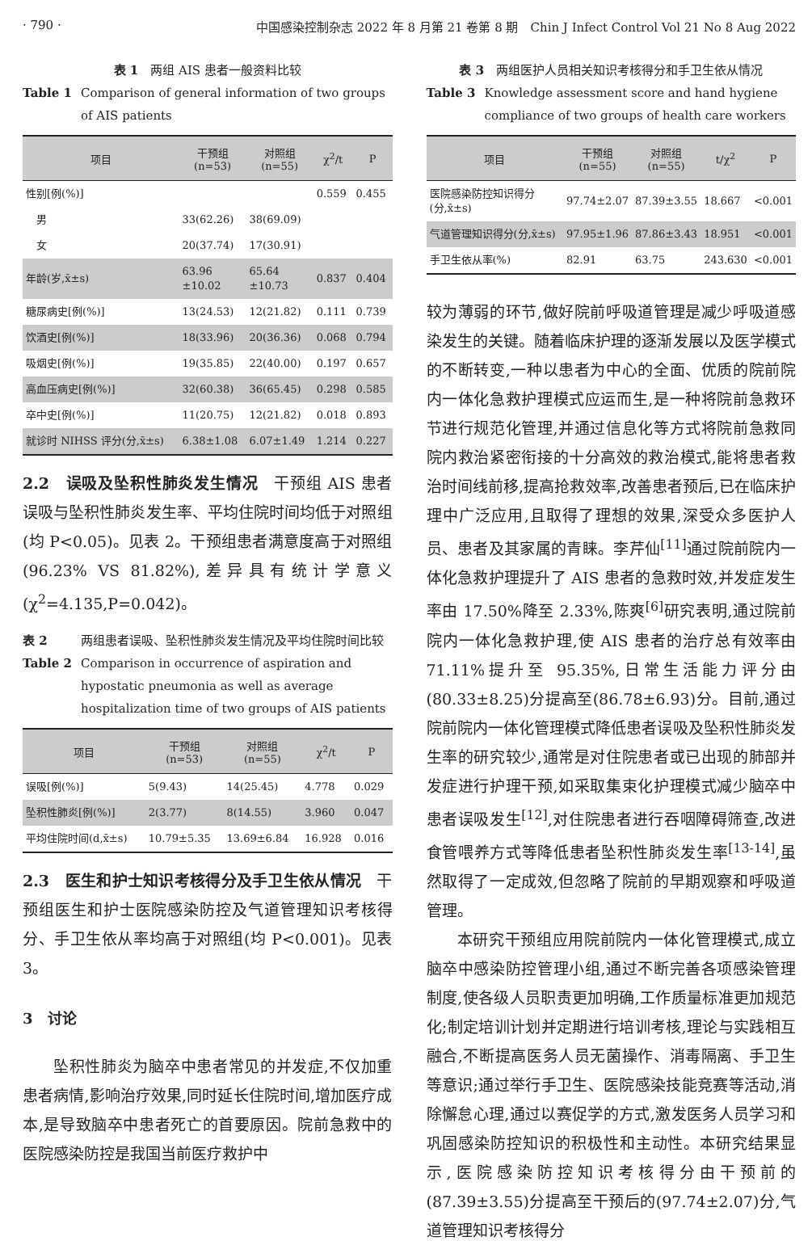· 790 · 中国感染控制杂志 2022 年 8 月第 21 卷第 8 期　Chin J Infect Control Vol 21 No 8 Aug 2022
表 1　两组 AIS 患者一般资料比较
Table 1 Comparison of general information of two groups of AIS patients
| 项目 | 干预组 (n=53) | 对照组 (n=55) | χ<sup>2</sup>/t | P |
| --- | --- | --- | --- | --- |
| 性别[例(%)] | | | 0.559 | 0.455 |
| 男 | 33(62.26) | 38(69.09) | | |
| 女 | 20(37.74) | 17(30.91) | | |
| 年龄(岁,x̄±s) | 63.96 ±10.02 | 65.64 ±10.73 | 0.837 | 0.404 |
| 糖尿病史[例(%)] | 13(24.53) | 12(21.82) | 0.111 | 0.739 |
| 饮酒史[例(%)] | 18(33.96) | 20(36.36) | 0.068 | 0.794 |
| 吸烟史[例(%)] | 19(35.85) | 22(40.00) | 0.197 | 0.657 |
| 高血压病史[例(%)] | 32(60.38) | 36(65.45) | 0.298 | 0.585 |
| 卒中史[例(%)] | 11(20.75) | 12(21.82) | 0.018 | 0.893 |
| 就诊时 NIHSS 评分(分,x̄±s) | 6.38±1.08 | 6.07±1.49 | 1.214 | 0.227 |
2.2　误吸及坠积性肺炎发生情况　干预组 AIS 患者误吸与坠积性肺炎发生率、平均住院时间均低于对照组(均 P<0.05)。见表 2。干预组患者满意度高于对照组(96.23% VS 81.82%),差异具有统计学意义(χ<sup>2</sup>=4.135,P=0.042)。
表 2 两组患者误吸、坠积性肺炎发生情况及平均住院时间比较
Table 2 Comparison in occurrence of aspiration and hypostatic pneumonia as well as average hospitalization time of two groups of AIS patients
| 项目 | 干预组 (n=53) | 对照组 (n=55) | χ<sup>2</sup>/t | P |
| --- | --- | --- | --- | --- |
| 误吸[例(%)] | 5(9.43) | 14(25.45) | 4.778 | 0.029 |
| 坠积性肺炎[例(%)] | 2(3.77) | 8(14.55) | 3.960 | 0.047 |
| 平均住院时间(d,x̄±s) | 10.79±5.35 | 13.69±6.84 | 16.928 | 0.016 |
2.3　医生和护士知识考核得分及手卫生依从情况　干预组医生和护士医院感染防控及气道管理知识考核得分、手卫生依从率均高于对照组(均 P<0.001)。见表 3。
3　讨论
坠积性肺炎为脑卒中患者常见的并发症,不仅加重患者病情,影响治疗效果,同时延长住院时间,增加医疗成本,是导致脑卒中患者死亡的首要原因。院前急救中的医院感染防控是我国当前医疗救护中
表 3　两组医护人员相关知识考核得分和手卫生依从情况
Table 3 Knowledge assessment score and hand hygiene compliance of two groups of health care workers
| 项目 | 干预组 (n=55) | 对照组 (n=55) | t/χ<sup>2</sup> | P |
| --- | --- | --- | --- | --- |
| 医院感染防控知识得分(分,x̄±s) | 97.74±2.07 | 87.39±3.55 | 18.667 | <0.001 |
| 气道管理知识得分(分,x̄±s) | 97.95±1.96 | 87.86±3.43 | 18.951 | <0.001 |
| 手卫生依从率(%) | 82.91 | 63.75 | 243.630 | <0.001 |
较为薄弱的环节,做好院前呼吸道管理是减少呼吸道感染发生的关键。随着临床护理的逐渐发展以及医学模式的不断转变,一种以患者为中心的全面、优质的院前院内一体化急救护理模式应运而生,是一种将院前急救环节进行规范化管理,并通过信息化等方式将院前急救同院内救治紧密衔接的十分高效的救治模式,能将患者救治时间线前移,提高抢救效率,改善患者预后,已在临床护理中广泛应用,且取得了理想的效果,深受众多医护人员、患者及其家属的青睐。李芹仙<sup>[11]</sup>通过院前院内一体化急救护理提升了 AIS 患者的急救时效,并发症发生率由 17.50%降至 2.33%,陈爽<sup>[6]</sup>研究表明,通过院前院内一体化急救护理,使 AIS 患者的治疗总有效率由 71.11%提升至 95.35%,日常生活能力评分由(80.33±8.25)分提高至(86.78±6.93)分。目前,通过院前院内一体化管理模式降低患者误吸及坠积性肺炎发生率的研究较少,通常是对住院患者或已出现的肺部并发症进行护理干预,如采取集束化护理模式减少脑卒中患者误吸发生<sup>[12]</sup>,对住院患者进行吞咽障碍筛查,改进食管喂养方式等降低患者坠积性肺炎发生率<sup>[13-14]</sup>,虽然取得了一定成效,但忽略了院前的早期观察和呼吸道管理。
本研究干预组应用院前院内一体化管理模式,成立脑卒中感染防控管理小组,通过不断完善各项感染管理制度,使各级人员职责更加明确,工作质量标准更加规范化;制定培训计划并定期进行培训考核,理论与实践相互融合,不断提高医务人员无菌操作、消毒隔离、手卫生等意识;通过举行手卫生、医院感染技能竞赛等活动,消除懈怠心理,通过以赛促学的方式,激发医务人员学习和巩固感染防控知识的积极性和主动性。本研究结果显示,医院感染防控知识考核得分由干预前的(87.39±3.55)分提高至干预后的(97.74±2.07)分,气道管理知识考核得分